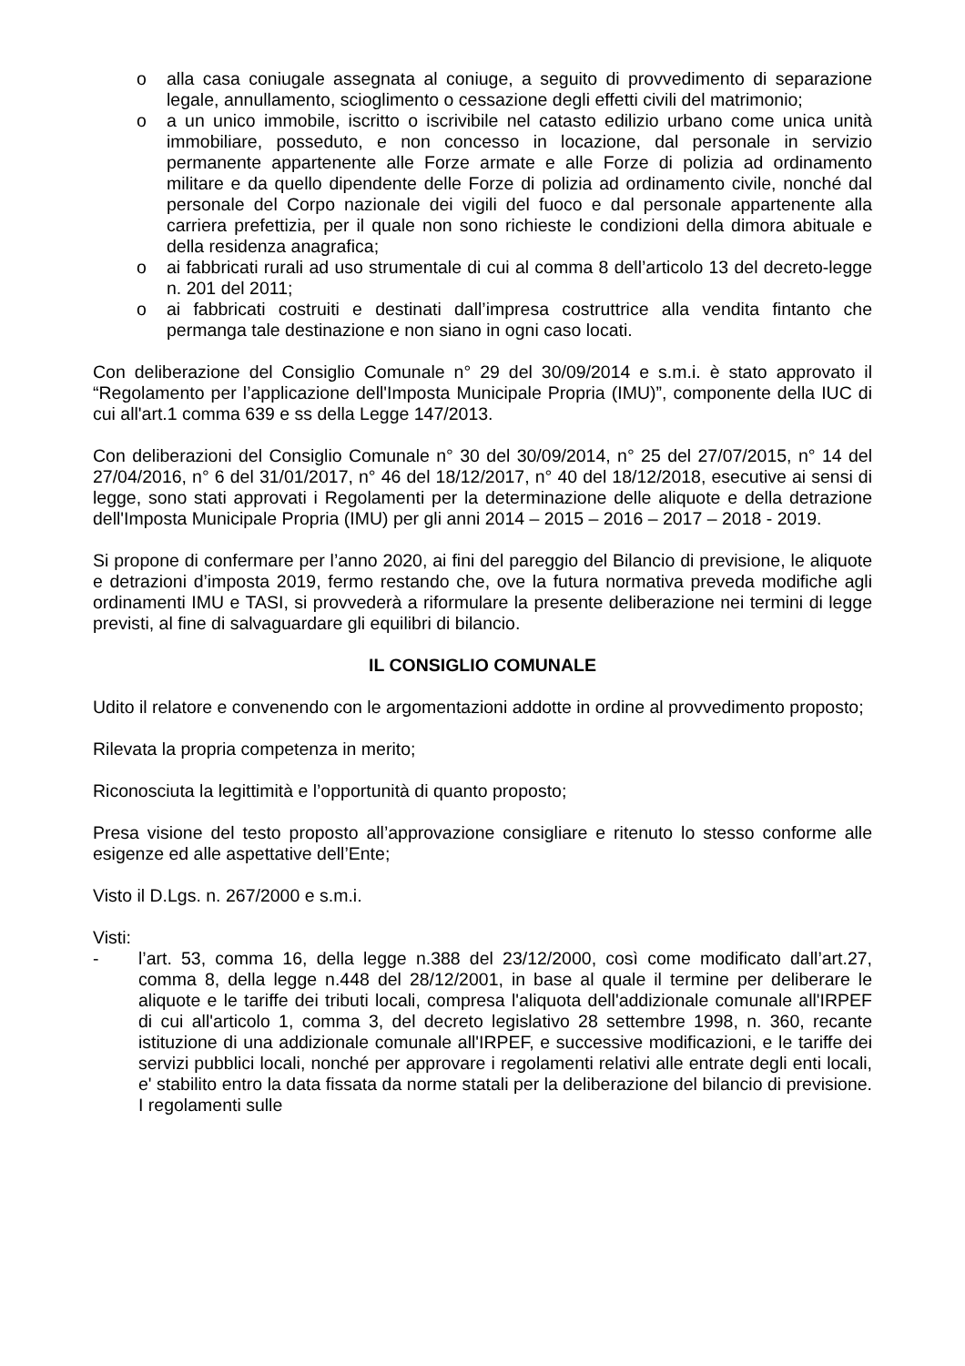o alla casa coniugale assegnata al coniuge, a seguito di provvedimento di separazione legale, annullamento, scioglimento o cessazione degli effetti civili del matrimonio;
o a un unico immobile, iscritto o iscrivibile nel catasto edilizio urbano come unica unità immobiliare, posseduto, e non concesso in locazione, dal personale in servizio permanente appartenente alle Forze armate e alle Forze di polizia ad ordinamento militare e da quello dipendente delle Forze di polizia ad ordinamento civile, nonché dal personale del Corpo nazionale dei vigili del fuoco e dal personale appartenente alla carriera prefettizia, per il quale non sono richieste le condizioni della dimora abituale e della residenza anagrafica;
o ai fabbricati rurali ad uso strumentale di cui al comma 8 dell’articolo 13 del decreto-legge n. 201 del 2011;
o ai fabbricati costruiti e destinati dall’impresa costruttrice alla vendita fintanto che permanga tale destinazione e non siano in ogni caso locati.
Con deliberazione del Consiglio Comunale n° 29 del 30/09/2014 e s.m.i. è stato approvato il “Regolamento per l’applicazione dell'Imposta Municipale Propria (IMU)”, componente della IUC di cui all'art.1 comma 639 e ss della Legge 147/2013.
Con deliberazioni del Consiglio Comunale n° 30 del 30/09/2014, n° 25 del 27/07/2015, n° 14 del 27/04/2016, n° 6 del 31/01/2017, n° 46 del 18/12/2017, n° 40 del 18/12/2018, esecutive ai sensi di legge, sono stati approvati i Regolamenti per la determinazione delle aliquote e della detrazione dell'Imposta Municipale Propria (IMU) per gli anni 2014 – 2015 – 2016 – 2017 – 2018 - 2019.
Si propone di confermare per l’anno 2020, ai fini del pareggio del Bilancio di previsione, le aliquote e detrazioni d’imposta 2019, fermo restando che, ove la futura normativa preveda modifiche agli ordinamenti IMU e TASI, si provvederà a riformulare la presente deliberazione nei termini di legge previsti, al fine di salvaguardare gli equilibri di bilancio.
IL CONSIGLIO COMUNALE
Udito il relatore e convenendo con le argomentazioni addotte in ordine al provvedimento proposto;
Rilevata la propria competenza in merito;
Riconosciuta la legittimità e l’opportunità di quanto proposto;
Presa visione del testo proposto all’approvazione consigliare e ritenuto lo stesso conforme alle esigenze ed alle aspettative dell’Ente;
Visto il D.Lgs. n. 267/2000 e s.m.i.
Visti:
- l’art. 53, comma 16, della legge n.388 del 23/12/2000, così come modificato dall’art.27, comma 8, della legge n.448 del 28/12/2001, in base al quale il termine per deliberare le aliquote e le tariffe dei tributi locali, compresa l'aliquota dell'addizionale comunale all'IRPEF di cui all'articolo 1, comma 3, del decreto legislativo 28 settembre 1998, n. 360, recante istituzione di una addizionale comunale all'IRPEF, e successive modificazioni, e le tariffe dei servizi pubblici locali, nonché per approvare i regolamenti relativi alle entrate degli enti locali, e' stabilito entro la data fissata da norme statali per la deliberazione del bilancio di previsione. I regolamenti sulle